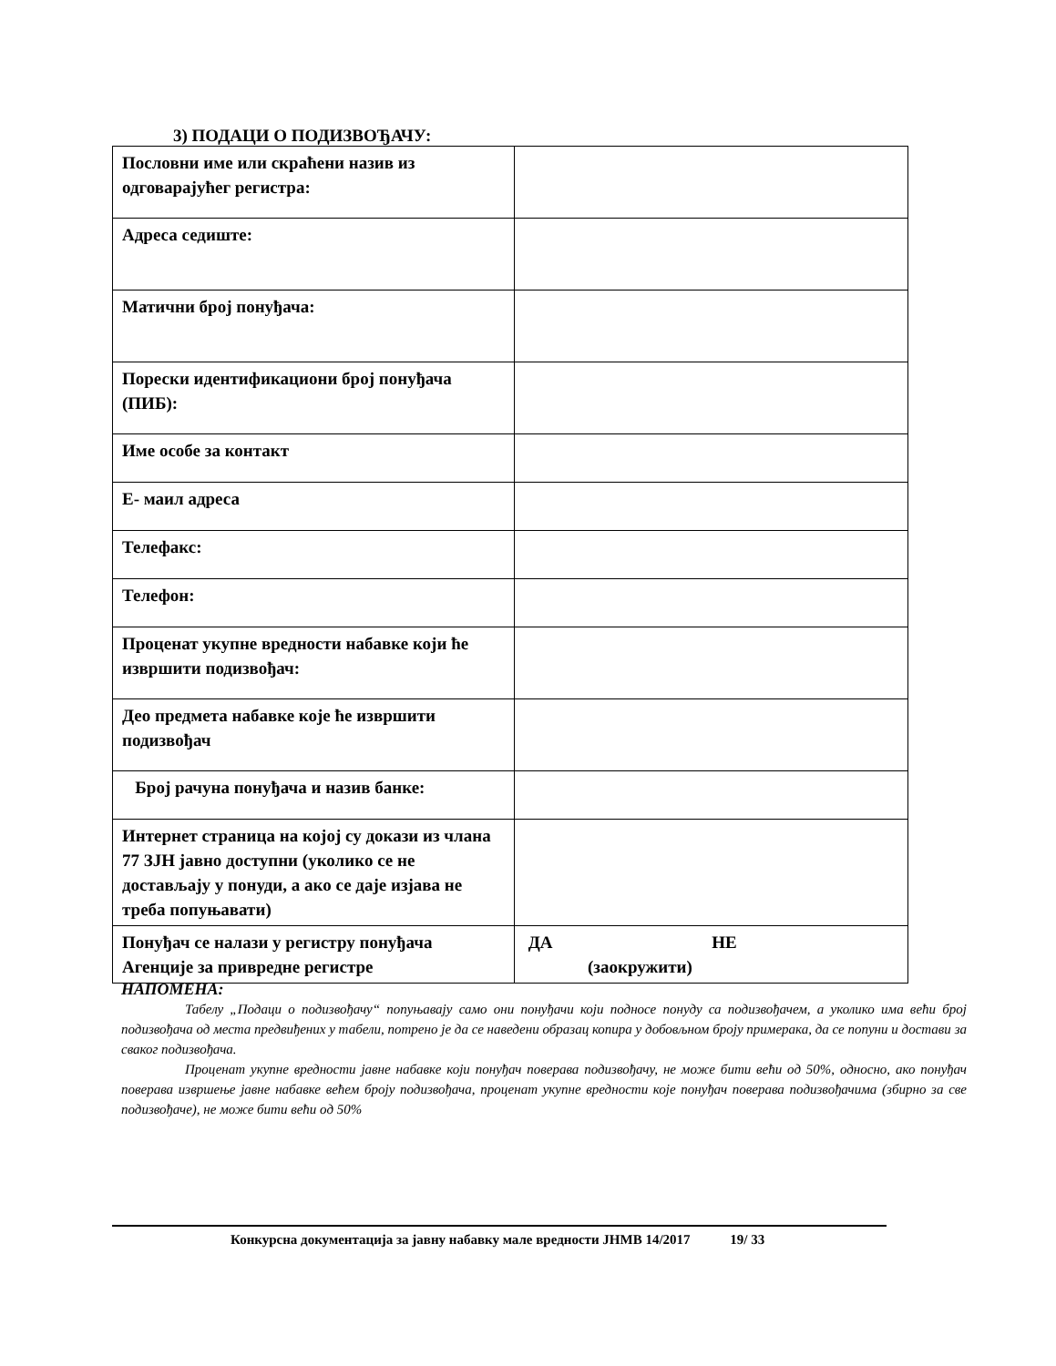3) ПОДАЦИ О ПОДИЗВОЂАЧУ:
| Пословни име или скраћени назив из одговарајућег регистра: | |
| Адреса седиште: | |
| Матични број понуђача: | |
| Порески идентификациони број понуђача (ПИБ): | |
| Име особе за контакт | |
| Е- маил адреса | |
| Телефакс: | |
| Телефон: | |
| Проценат укупне вредности набавке који ће извршити подизвођач: | |
| Део предмета набавке које ће извршити подизвођач | |
| Број рачуна понуђача и назив банке: | |
| Интернет страница на којој су докази из члана 77 ЗЈН јавно доступни (уколико се не достављају у понуди, а ако се даје изјава не треба попуњавати) | |
| Понуђач се налази у регистру понуђача Агенције за привредне регистре | ДА НЕ (заокружити) |
НАПОМЕНА:
Табелу „Подаци о подизвођачу“ попуњавају само они понуђачи који подносе понуду са подизвођачем, а уколико има већи број подизвођача од места предвиђених у табели, потрено је да се наведени образац копира у добовљном броју примерака, да се попуни и достави за сваког подизвођача.
Проценат укупне вредности јавне набавке који понуђач поверава подизвођачу, не може бити већи од 50%, односно, ако понуђач поверава извршење јавне набавке већем броју подизвођача, проценат укупне вредности које понуђач поверава подизвођачима (збирно за све подизвођаче), не може бити већи од 50%
Конкурсна документација за јавну набавку мале вредности ЈНМВ 14/2017 19/ 33